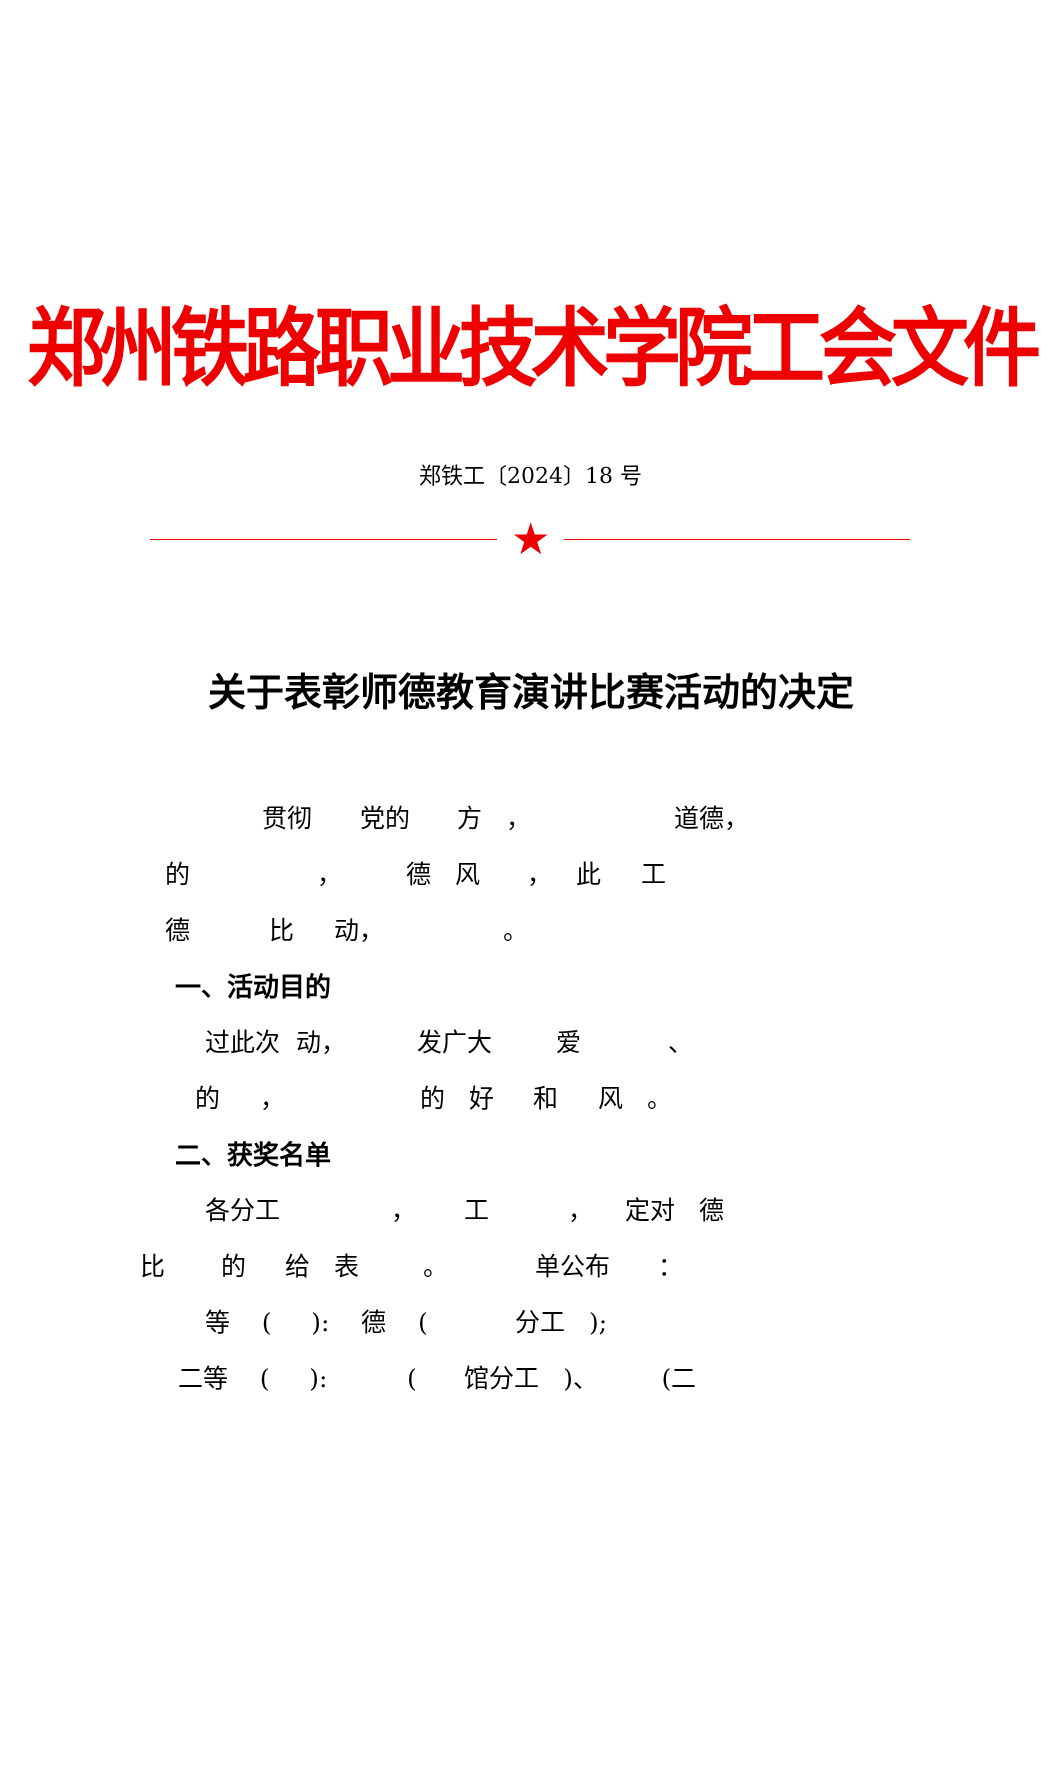郑州铁路职业技术学院工会文件
郑铁工〔2024〕18 号
★
关于表彰师德教育演讲比赛活动的决定
贯彻 党的 方 ， 道德，
的 ， 德 风 ， 此 工
德 比 动， 。
一、活动目的
过此次 动， 发广大 爱 、
的 ， 的 好 和 风 。
二、获奖名单
各分工 ， 工 ， 定对 德
比 的 给 表 。 单公布 ：
等 ( ): 德 ( 分工 );
二等 ( ): ( 馆分工 )、 (二